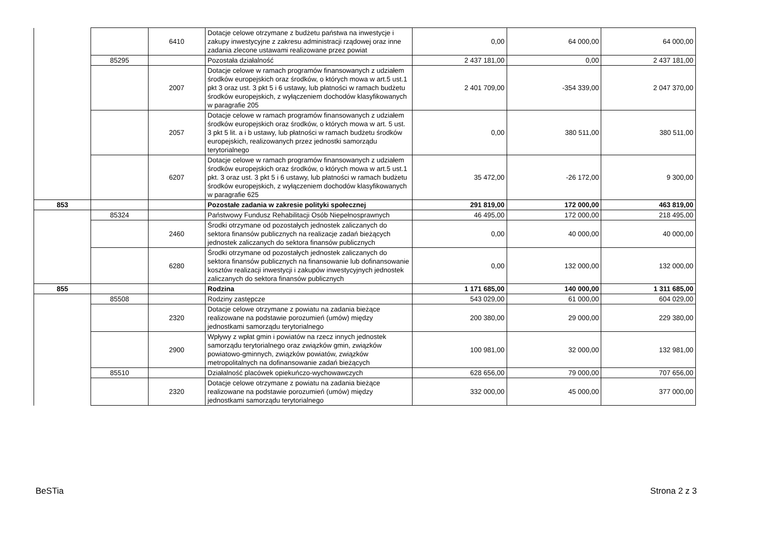| | | 6410 | Dotacje celowe otrzymane z budżetu państwa na inwestycje i zakupy inwestycyjne z zakresu administracji rządowej oraz inne zadania zlecone ustawami realizowane przez powiat | 0,00 | 64 000,00 | 64 000,00 |
| | 85295 | | Pozostała działalność | 2 437 181,00 | 0,00 | 2 437 181,00 |
| | | 2007 | Dotacje celowe w ramach programów finansowanych z udziałem środków europejskich oraz środków, o których mowa w art.5 ust.1 pkt 3 oraz ust. 3 pkt 5 i 6 ustawy, lub płatności w ramach budżetu środków europejskich, z wyłączeniem dochodów klasyfikowanych w paragrafie 205 | 2 401 709,00 | -354 339,00 | 2 047 370,00 |
| | | 2057 | Dotacje celowe w ramach programów finansowanych z udziałem środków europejskich oraz środków, o których mowa w art. 5 ust. 3 pkt 5 lit. a i b ustawy, lub płatności w ramach budżetu środków europejskich, realizowanych przez jednostki samorządu terytorialnego | 0,00 | 380 511,00 | 380 511,00 |
| | | 6207 | Dotacje celowe w ramach programów finansowanych z udziałem środków europejskich oraz środków, o których mowa w art.5 ust.1 pkt. 3 oraz ust. 3 pkt 5 i 6 ustawy, lub płatności w ramach budżetu środków europejskich, z wyłączeniem dochodów klasyfikowanych w paragrafie 625 | 35 472,00 | -26 172,00 | 9 300,00 |
| 853 | | | Pozostałe zadania w zakresie polityki społecznej | 291 819,00 | 172 000,00 | 463 819,00 |
| | 85324 | | Państwowy Fundusz Rehabilitacji Osób Niepełnosprawnych | 46 495,00 | 172 000,00 | 218 495,00 |
| | | 2460 | Środki otrzymane od pozostałych jednostek zaliczanych do sektora finansów publicznych na realizacje zadań bieżących jednostek zaliczanych do sektora finansów publicznych | 0,00 | 40 000,00 | 40 000,00 |
| | | 6280 | Środki otrzymane od pozostałych jednostek zaliczanych do sektora finansów publicznych na finansowanie lub dofinansowanie kosztów realizacji inwestycji i zakupów inwestycyjnych jednostek zaliczanych do sektora finansów publicznych | 0,00 | 132 000,00 | 132 000,00 |
| 855 | | | Rodzina | 1 171 685,00 | 140 000,00 | 1 311 685,00 |
| | 85508 | | Rodziny zastępcze | 543 029,00 | 61 000,00 | 604 029,00 |
| | | 2320 | Dotacje celowe otrzymane z powiatu na zadania bieżące realizowane na podstawie porozumień (umów) między jednostkami samorządu terytorialnego | 200 380,00 | 29 000,00 | 229 380,00 |
| | | 2900 | Wpływy z wpłat gmin i powiatów na rzecz innych jednostek samorządu terytorialnego oraz związków gmin, związków powiatowo-gminnych, związków powiatów, związków metropolitalnych na dofinansowanie zadań bieżących | 100 981,00 | 32 000,00 | 132 981,00 |
| | 85510 | | Działalność placówek opiekuńczo-wychowawczych | 628 656,00 | 79 000,00 | 707 656,00 |
| | | 2320 | Dotacje celowe otrzymane z powiatu na zadania bieżące realizowane na podstawie porozumień (umów) między jednostkami samorządu terytorialnego | 332 000,00 | 45 000,00 | 377 000,00 |
BeSTia Strona 2 z 3